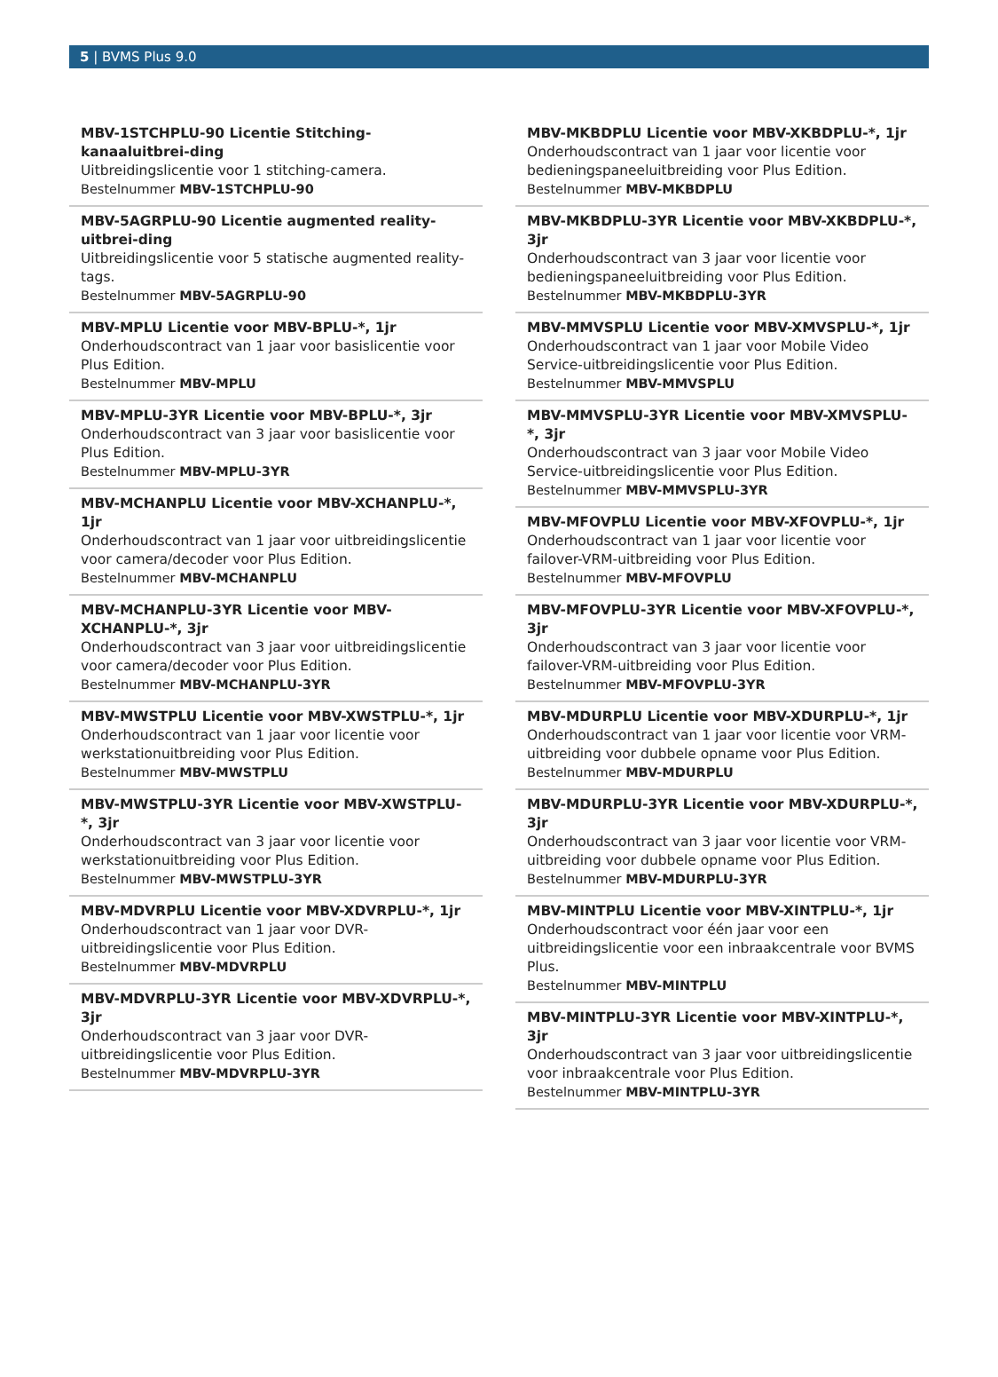5 | BVMS Plus 9.0
MBV-1STCHPLU-90 Licentie Stitching-kanaaluitbrei-ding
Uitbreidingslicentie voor 1 stitching-camera.
Bestelnummer MBV-1STCHPLU-90
MBV-5AGRPLU-90 Licentie augmented reality-uitbrei-ding
Uitbreidingslicentie voor 5 statische augmented reality-tags.
Bestelnummer MBV-5AGRPLU-90
MBV-MPLU Licentie voor MBV-BPLU-*, 1jr
Onderhoudscontract van 1 jaar voor basislicentie voor Plus Edition.
Bestelnummer MBV-MPLU
MBV-MPLU-3YR Licentie voor MBV-BPLU-*, 3jr
Onderhoudscontract van 3 jaar voor basislicentie voor Plus Edition.
Bestelnummer MBV-MPLU-3YR
MBV-MCHANPLU Licentie voor MBV-XCHANPLU-*, 1jr
Onderhoudscontract van 1 jaar voor uitbreidingslicentie voor camera/decoder voor Plus Edition.
Bestelnummer MBV-MCHANPLU
MBV-MCHANPLU-3YR Licentie voor MBV-XCHANPLU-*, 3jr
Onderhoudscontract van 3 jaar voor uitbreidingslicentie voor camera/decoder voor Plus Edition.
Bestelnummer MBV-MCHANPLU-3YR
MBV-MWSTPLU Licentie voor MBV-XWSTPLU-*, 1jr
Onderhoudscontract van 1 jaar voor licentie voor werkstationuitbreiding voor Plus Edition.
Bestelnummer MBV-MWSTPLU
MBV-MWSTPLU-3YR Licentie voor MBV-XWSTPLU-*, 3jr
Onderhoudscontract van 3 jaar voor licentie voor werkstationuitbreiding voor Plus Edition.
Bestelnummer MBV-MWSTPLU-3YR
MBV-MDVRPLU Licentie voor MBV-XDVRPLU-*, 1jr
Onderhoudscontract van 1 jaar voor DVR-uitbreidingslicentie voor Plus Edition.
Bestelnummer MBV-MDVRPLU
MBV-MDVRPLU-3YR Licentie voor MBV-XDVRPLU-*, 3jr
Onderhoudscontract van 3 jaar voor DVR-uitbreidingslicentie voor Plus Edition.
Bestelnummer MBV-MDVRPLU-3YR
MBV-MKBDPLU Licentie voor MBV-XKBDPLU-*, 1jr
Onderhoudscontract van 1 jaar voor licentie voor bedieningspaneeluitbreiding voor Plus Edition.
Bestelnummer MBV-MKBDPLU
MBV-MKBDPLU-3YR Licentie voor MBV-XKBDPLU-*, 3jr
Onderhoudscontract van 3 jaar voor licentie voor bedieningspaneeluitbreiding voor Plus Edition.
Bestelnummer MBV-MKBDPLU-3YR
MBV-MMVSPLU Licentie voor MBV-XMVSPLU-*, 1jr
Onderhoudscontract van 1 jaar voor Mobile Video Service-uitbreidingslicentie voor Plus Edition.
Bestelnummer MBV-MMVSPLU
MBV-MMVSPLU-3YR Licentie voor MBV-XMVSPLU-*, 3jr
Onderhoudscontract van 3 jaar voor Mobile Video Service-uitbreidingslicentie voor Plus Edition.
Bestelnummer MBV-MMVSPLU-3YR
MBV-MFOVPLU Licentie voor MBV-XFOVPLU-*, 1jr
Onderhoudscontract van 1 jaar voor licentie voor failover-VRM-uitbreiding voor Plus Edition.
Bestelnummer MBV-MFOVPLU
MBV-MFOVPLU-3YR Licentie voor MBV-XFOVPLU-*, 3jr
Onderhoudscontract van 3 jaar voor licentie voor failover-VRM-uitbreiding voor Plus Edition.
Bestelnummer MBV-MFOVPLU-3YR
MBV-MDURPLU Licentie voor MBV-XDURPLU-*, 1jr
Onderhoudscontract van 1 jaar voor licentie voor VRM-uitbreiding voor dubbele opname voor Plus Edition.
Bestelnummer MBV-MDURPLU
MBV-MDURPLU-3YR Licentie voor MBV-XDURPLU-*, 3jr
Onderhoudscontract van 3 jaar voor licentie voor VRM-uitbreiding voor dubbele opname voor Plus Edition.
Bestelnummer MBV-MDURPLU-3YR
MBV-MINTPLU Licentie voor MBV-XINTPLU-*, 1jr
Onderhoudscontract voor één jaar voor een uitbreidingslicentie voor een inbraakcentrale voor BVMS Plus.
Bestelnummer MBV-MINTPLU
MBV-MINTPLU-3YR Licentie voor MBV-XINTPLU-*, 3jr
Onderhoudscontract van 3 jaar voor uitbreidingslicentie voor inbraakcentrale voor Plus Edition.
Bestelnummer MBV-MINTPLU-3YR